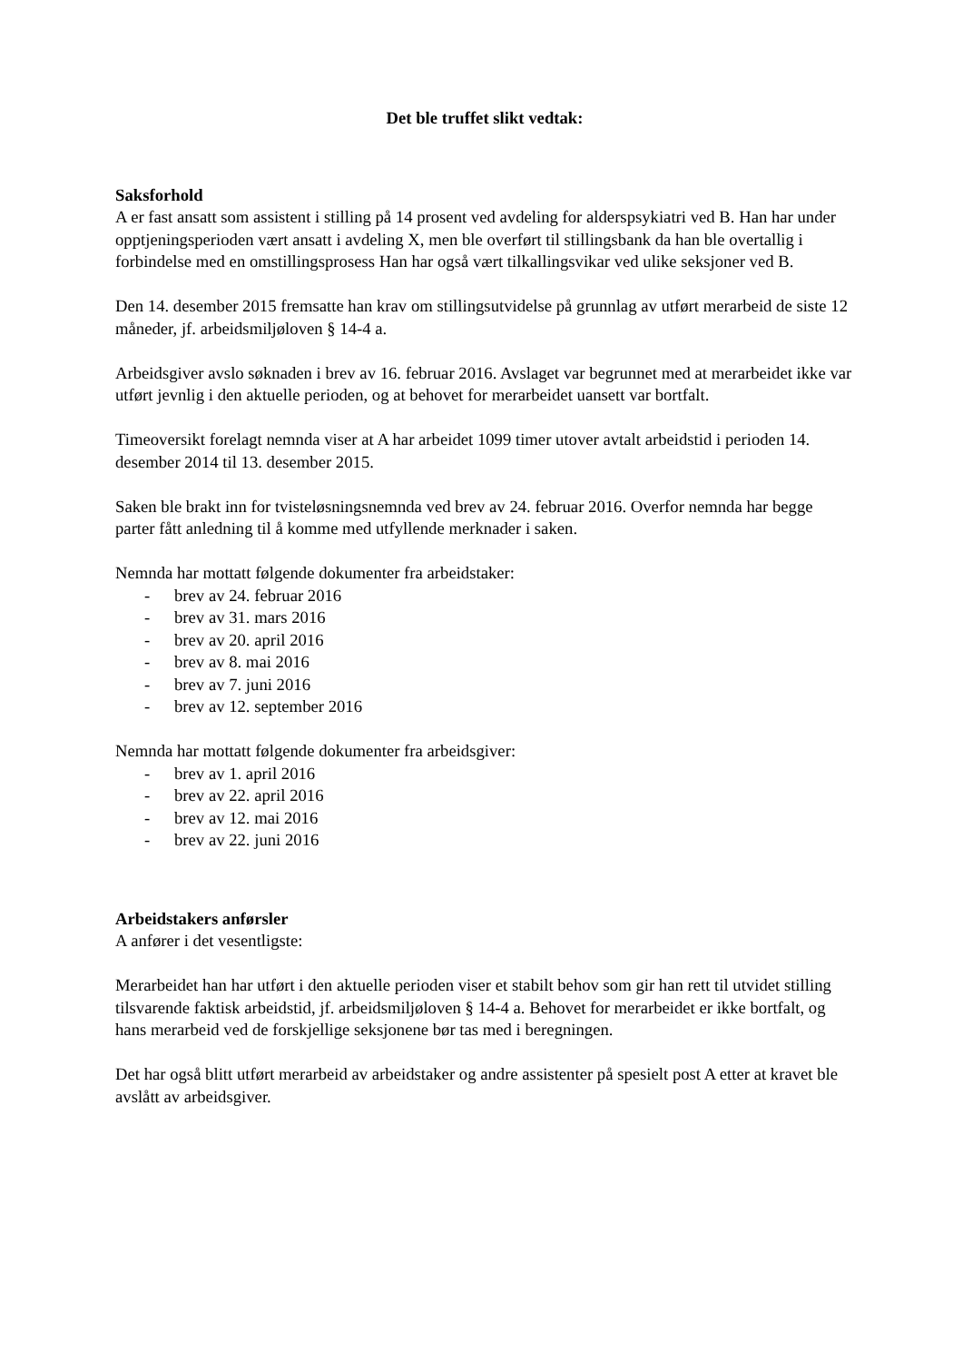Det ble truffet slikt vedtak:
Saksforhold
A er fast ansatt som assistent i stilling på 14 prosent ved avdeling for alderspsykiatri ved B. Han har under opptjeningsperioden vært ansatt i avdeling X, men ble overført til stillingsbank da han ble overtallig i forbindelse med en omstillingsprosess Han har også vært tilkallingsvikar ved ulike seksjoner ved B.
Den 14. desember 2015 fremsatte han krav om stillingsutvidelse på grunnlag av utført merarbeid de siste 12 måneder, jf. arbeidsmiljøloven § 14-4 a.
Arbeidsgiver avslo søknaden i brev av 16. februar 2016. Avslaget var begrunnet med at merarbeidet ikke var utført jevnlig i den aktuelle perioden, og at behovet for merarbeidet uansett var bortfalt.
Timeoversikt forelagt nemnda viser at A har arbeidet 1099 timer utover avtalt arbeidstid i perioden 14. desember 2014 til 13. desember 2015.
Saken ble brakt inn for tvisteløsningsnemnda ved brev av 24. februar 2016. Overfor nemnda har begge parter fått anledning til å komme med utfyllende merknader i saken.
Nemnda har mottatt følgende dokumenter fra arbeidstaker:
- brev av 24. februar 2016
- brev av 31. mars 2016
- brev av 20. april 2016
- brev av 8. mai 2016
- brev av 7. juni 2016
- brev av 12. september 2016
Nemnda har mottatt følgende dokumenter fra arbeidsgiver:
- brev av 1. april 2016
- brev av 22. april 2016
- brev av 12. mai 2016
- brev av 22. juni 2016
Arbeidstakers anførsler
A anfører i det vesentligste:
Merarbeidet han har utført i den aktuelle perioden viser et stabilt behov som gir han rett til utvidet stilling tilsvarende faktisk arbeidstid, jf. arbeidsmiljøloven § 14-4 a. Behovet for merarbeidet er ikke bortfalt, og hans merarbeid ved de forskjellige seksjonene bør tas med i beregningen.
Det har også blitt utført merarbeid av arbeidstaker og andre assistenter på spesielt post A etter at kravet ble avslått av arbeidsgiver.